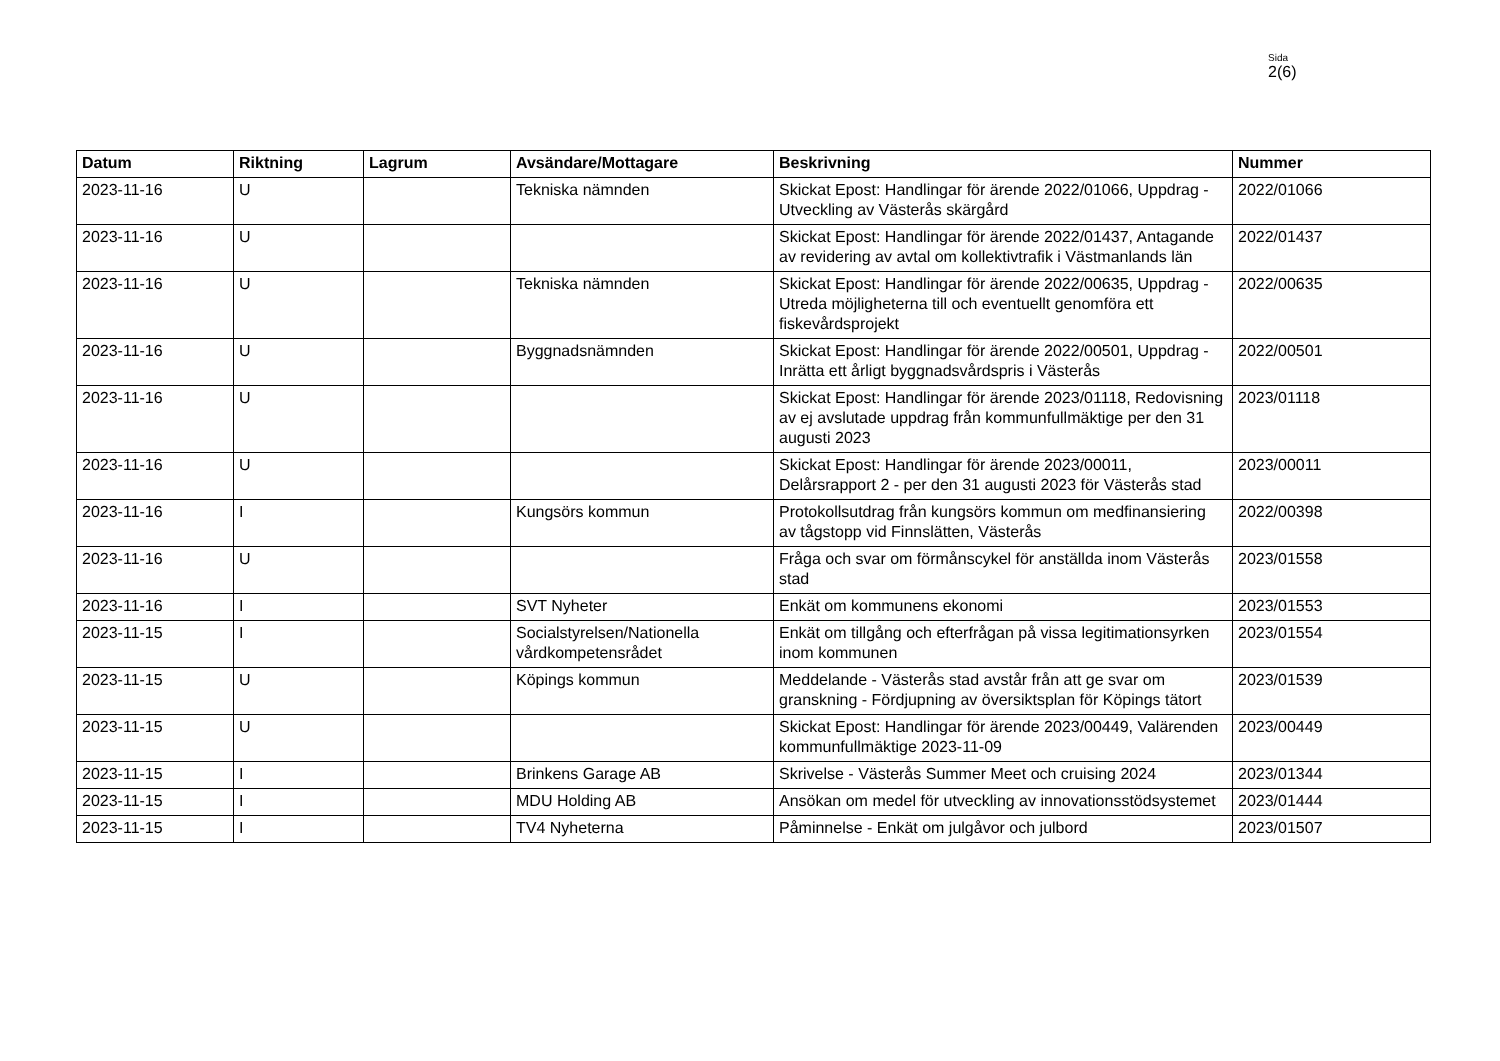Sida
2(6)
| Datum | Riktning | Lagrum | Avsändare/Mottagare | Beskrivning | Nummer |
| --- | --- | --- | --- | --- | --- |
| 2023-11-16 | U | | Tekniska nämnden | Skickat Epost: Handlingar för ärende 2022/01066, Uppdrag - Utveckling av Västerås skärgård | 2022/01066 |
| 2023-11-16 | U | | | Skickat Epost: Handlingar för ärende 2022/01437, Antagande av revidering av avtal om kollektivtrafik i Västmanlands län | 2022/01437 |
| 2023-11-16 | U | | Tekniska nämnden | Skickat Epost: Handlingar för ärende 2022/00635, Uppdrag - Utreda möjligheterna till och eventuellt genomföra ett fiskevårdsprojekt | 2022/00635 |
| 2023-11-16 | U | | Byggnadsnämnden | Skickat Epost: Handlingar för ärende 2022/00501, Uppdrag - Inrätta ett årligt byggnadsvårdspris i Västerås | 2022/00501 |
| 2023-11-16 | U | | | Skickat Epost: Handlingar för ärende 2023/01118, Redovisning av ej avslutade uppdrag från kommunfullmäktige per den 31 augusti 2023 | 2023/01118 |
| 2023-11-16 | U | | | Skickat Epost: Handlingar för ärende 2023/00011, Delårsrapport 2 - per den 31 augusti 2023 för Västerås stad | 2023/00011 |
| 2023-11-16 | I | | Kungsörs kommun | Protokollsutdrag från kungsörs kommun om medfinansiering av tågstopp vid Finnslätten, Västerås | 2022/00398 |
| 2023-11-16 | U | | | Fråga och svar om förmånscykel för anställda inom Västerås stad | 2023/01558 |
| 2023-11-16 | I | | SVT Nyheter | Enkät om kommunens ekonomi | 2023/01553 |
| 2023-11-15 | I | | Socialstyrelsen/Nationella vårdkompetensrådet | Enkät om tillgång och efterfrågan på vissa legitimationsyrken inom kommunen | 2023/01554 |
| 2023-11-15 | U | | Köpings kommun | Meddelande - Västerås stad avstår från att ge svar om granskning - Fördjupning av översiktsplan för Köpings tätort | 2023/01539 |
| 2023-11-15 | U | | | Skickat Epost: Handlingar för ärende 2023/00449, Valärenden kommunfullmäktige 2023-11-09 | 2023/00449 |
| 2023-11-15 | I | | Brinkens Garage AB | Skrivelse - Västerås Summer Meet och cruising 2024 | 2023/01344 |
| 2023-11-15 | I | | MDU Holding AB | Ansökan om medel för utveckling av innovationsstödsystemet | 2023/01444 |
| 2023-11-15 | I | | TV4 Nyheterna | Påminnelse - Enkät om julgåvor och julbord | 2023/01507 |